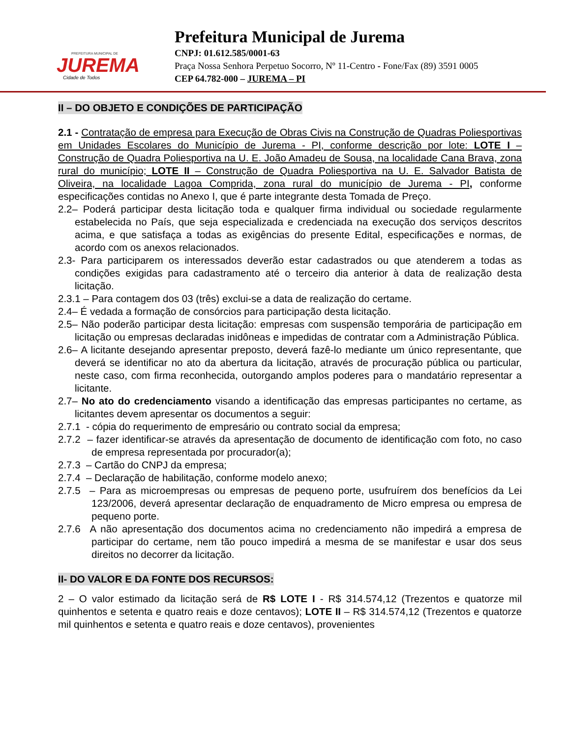PREFEITURA MUNICIPAL DE
JUREMA
Cidade de Todos
Prefeitura Municipal de Jurema
CNPJ: 01.612.585/0001-63
Praça Nossa Senhora Perpetuo Socorro, Nº 11-Centro - Fone/Fax (89) 3591 0005
CEP 64.782-000 – JUREMA – PI
II – DO OBJETO E CONDIÇÕES DE PARTICIPAÇÃO
2.1 - Contratação de empresa para Execução de Obras Civis na Construção de Quadras Poliesportivas em Unidades Escolares do Município de Jurema - PI, conforme descrição por lote: LOTE I – Construção de Quadra Poliesportiva na U. E. João Amadeu de Sousa, na localidade Cana Brava, zona rural do município; LOTE II – Construção de Quadra Poliesportiva na U. E. Salvador Batista de Oliveira, na localidade Lagoa Comprida, zona rural do município de Jurema - PI, conforme especificações contidas no Anexo I, que é parte integrante desta Tomada de Preço.
2.2– Poderá participar desta licitação toda e qualquer firma individual ou sociedade regularmente estabelecida no País, que seja especializada e credenciada na execução dos serviços descritos acima, e que satisfaça a todas as exigências do presente Edital, especificações e normas, de acordo com os anexos relacionados.
2.3- Para participarem os interessados deverão estar cadastrados ou que atenderem a todas as condições exigidas para cadastramento até o terceiro dia anterior à data de realização desta licitação.
2.3.1 – Para contagem dos 03 (três) exclui-se a data de realização do certame.
2.4– É vedada a formação de consórcios para participação desta licitação.
2.5– Não poderão participar desta licitação: empresas com suspensão temporária de participação em licitação ou empresas declaradas inidôneas e impedidas de contratar com a Administração Pública.
2.6– A licitante desejando apresentar preposto, deverá fazê-lo mediante um único representante, que deverá se identificar no ato da abertura da licitação, através de procuração pública ou particular, neste caso, com firma reconhecida, outorgando amplos poderes para o mandatário representar a licitante.
2.7– No ato do credenciamento visando a identificação das empresas participantes no certame, as licitantes devem apresentar os documentos a seguir:
2.7.1 - cópia do requerimento de empresário ou contrato social da empresa;
2.7.2 – fazer identificar-se através da apresentação de documento de identificação com foto, no caso de empresa representada por procurador(a);
2.7.3 – Cartão do CNPJ da empresa;
2.7.4 – Declaração de habilitação, conforme modelo anexo;
2.7.5 – Para as microempresas ou empresas de pequeno porte, usufruírem dos benefícios da Lei 123/2006, deverá apresentar declaração de enquadramento de Micro empresa ou empresa de pequeno porte.
2.7.6 A não apresentação dos documentos acima no credenciamento não impedirá a empresa de participar do certame, nem tão pouco impedirá a mesma de se manifestar e usar dos seus direitos no decorrer da licitação.
II- DO VALOR E DA FONTE DOS RECURSOS:
2 – O valor estimado da licitação será de R$ LOTE I - R$ 314.574,12 (Trezentos e quatorze mil quinhentos e setenta e quatro reais e doze centavos); LOTE II – R$ 314.574,12 (Trezentos e quatorze mil quinhentos e setenta e quatro reais e doze centavos), provenientes